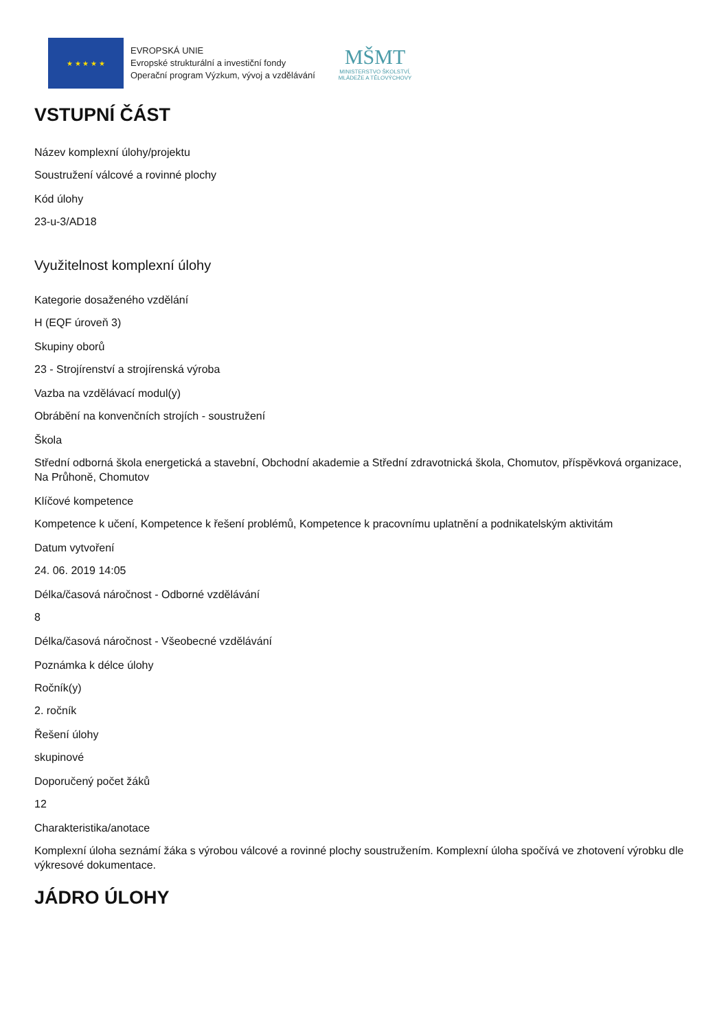★ ★ ★ ★ ★
EVROPSKÁ UNIE
Evropské strukturální a investiční fondy
Operační program Výzkum, vývoj a vzdělávání
MŠMT
MINISTERSTVO ŠKOLSTVÍ,
MLÁDEŽE A TĚLOVÝCHOVY
VSTUPNÍ ČÁST
Název komplexní úlohy/projektu
Soustružení válcové a rovinné plochy
Kód úlohy
23-u-3/AD18
Využitelnost komplexní úlohy
Kategorie dosaženého vzdělání
H (EQF úroveň 3)
Skupiny oborů
23 - Strojírenství a strojírenská výroba
Vazba na vzdělávací modul(y)
Obrábění na konvenčních strojích - soustružení
Škola
Střední odborná škola energetická a stavební, Obchodní akademie a Střední zdravotnická škola, Chomutov, příspěvková organizace, Na Průhoně, Chomutov
Klíčové kompetence
Kompetence k učení, Kompetence k řešení problémů, Kompetence k pracovnímu uplatnění a podnikatelským aktivitám
Datum vytvoření
24. 06. 2019 14:05
Délka/časová náročnost - Odborné vzdělávání
8
Délka/časová náročnost - Všeobecné vzdělávání
Poznámka k délce úlohy
Ročník(y)
2. ročník
Řešení úlohy
skupinové
Doporučený počet žáků
12
Charakteristika/anotace
Komplexní úloha seznámí žáka s výrobou válcové a rovinné plochy soustružením. Komplexní úloha spočívá ve zhotovení výrobku dle výkresové dokumentace.
JÁDRO ÚLOHY